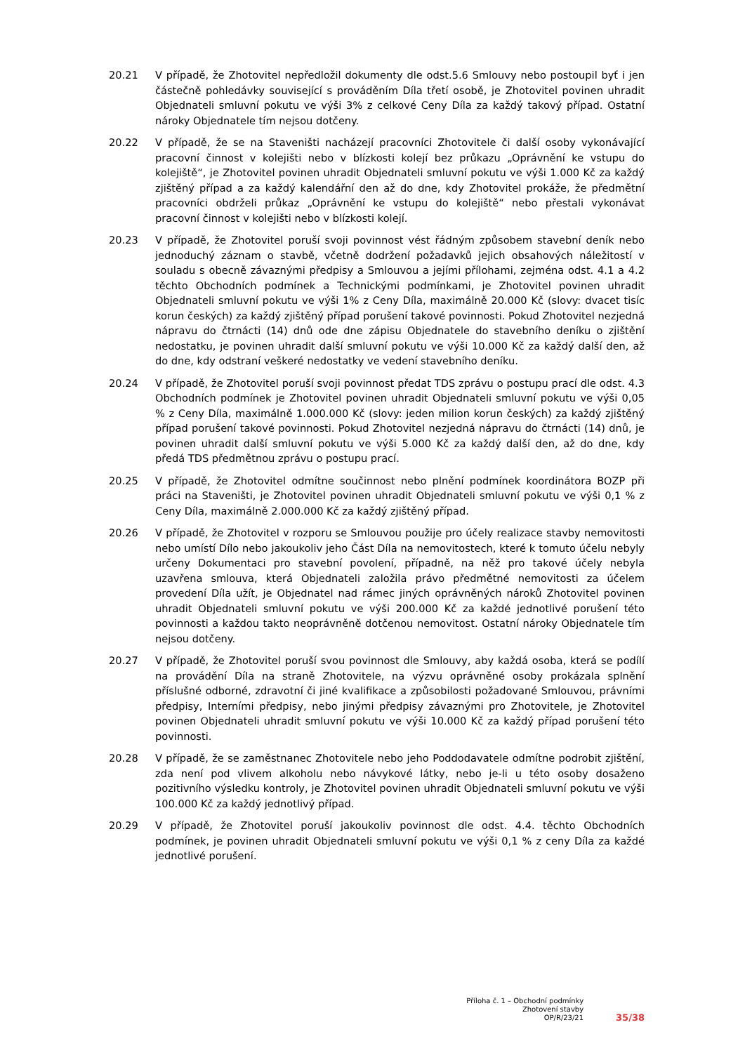20.21 V případě, že Zhotovitel nepředložil dokumenty dle odst.5.6 Smlouvy nebo postoupil byť i jen částečně pohledávky související s prováděním Díla třetí osobě, je Zhotovitel povinen uhradit Objednateli smluvní pokutu ve výši 3% z celkové Ceny Díla za každý takový případ. Ostatní nároky Objednatele tím nejsou dotčeny.
20.22 V případě, že se na Staveništi nacházejí pracovníci Zhotovitele či další osoby vykonávající pracovní činnost v kolejišti nebo v blízkosti kolejí bez průkazu „Oprávnění ke vstupu do kolejiště“, je Zhotovitel povinen uhradit Objednateli smluvní pokutu ve výši 1.000 Kč za každý zjištěný případ a za každý kalendářní den až do dne, kdy Zhotovitel prokáže, že předmětní pracovníci obdrželi průkaz „Oprávnění ke vstupu do kolejiště“ nebo přestali vykonávat pracovní činnost v kolejišti nebo v blízkosti kolejí.
20.23 V případě, že Zhotovitel poruší svoji povinnost vést řádným způsobem stavební deník nebo jednoduchý záznam o stavbě, včetně dodržení požadavků jejich obsahových náležitostí v souladu s obecně závaznými předpisy a Smlouvou a jejími přílohami, zejména odst. 4.1 a 4.2 těchto Obchodních podmínek a Technickými podmínkami, je Zhotovitel povinen uhradit Objednateli smluvní pokutu ve výši 1% z Ceny Díla, maximálně 20.000 Kč (slovy: dvacet tisíc korun českých) za každý zjištěný případ porušení takové povinnosti. Pokud Zhotovitel nezjedná nápravu do čtrnácti (14) dnů ode dne zápisu Objednatele do stavebního deníku o zjištění nedostatku, je povinen uhradit další smluvní pokutu ve výši 10.000 Kč za každý další den, až do dne, kdy odstraní veškeré nedostatky ve vedení stavebního deníku.
20.24 V případě, že Zhotovitel poruší svoji povinnost předat TDS zprávu o postupu prací dle odst. 4.3 Obchodních podmínek je Zhotovitel povinen uhradit Objednateli smluvní pokutu ve výši 0,05 % z Ceny Díla, maximálně 1.000.000 Kč (slovy: jeden milion korun českých) za každý zjištěný případ porušení takové povinnosti. Pokud Zhotovitel nezjedná nápravu do čtrnácti (14) dnů, je povinen uhradit další smluvní pokutu ve výši 5.000 Kč za každý další den, až do dne, kdy předá TDS předmětnou zprávu o postupu prací.
20.25 V případě, že Zhotovitel odmítne součinnost nebo plnění podmínek koordinátora BOZP při práci na Staveništi, je Zhotovitel povinen uhradit Objednateli smluvní pokutu ve výši 0,1 % z Ceny Díla, maximálně 2.000.000 Kč za každý zjištěný případ.
20.26 V případě, že Zhotovitel v rozporu se Smlouvou použije pro účely realizace stavby nemovitosti nebo umístí Dílo nebo jakoukoliv jeho Část Díla na nemovitostech, které k tomuto účelu nebyly určeny Dokumentaci pro stavební povolení, případně, na něž pro takové účely nebyla uzavřena smlouva, která Objednateli založila právo předmětné nemovitosti za účelem provedení Díla užít, je Objednatel nad rámec jiných oprávněných nároků Zhotovitel povinen uhradit Objednateli smluvní pokutu ve výši 200.000 Kč za každé jednotlivé porušení této povinnosti a každou takto neoprávněně dotčenou nemovitost. Ostatní nároky Objednatele tím nejsou dotčeny.
20.27 V případě, že Zhotovitel poruší svou povinnost dle Smlouvy, aby každá osoba, která se podílí na provádění Díla na straně Zhotovitele, na výzvu oprávněné osoby prokázala splnění příslušné odborné, zdravotní či jiné kvalifikace a způsobilosti požadované Smlouvou, právními předpisy, Interními předpisy, nebo jinými předpisy závaznými pro Zhotovitele, je Zhotovitel povinen Objednateli uhradit smluvní pokutu ve výši 10.000 Kč za každý případ porušení této povinnosti.
20.28 V případě, že se zaměstnanec Zhotovitele nebo jeho Poddodavatele odmítne podrobit zjištění, zda není pod vlivem alkoholu nebo návykové látky, nebo je-li u této osoby dosaženo pozitivního výsledku kontroly, je Zhotovitel povinen uhradit Objednateli smluvní pokutu ve výši 100.000 Kč za každý jednotlivý případ.
20.29 V případě, že Zhotovitel poruší jakoukoliv povinnost dle odst. 4.4. těchto Obchodních podmínek, je povinen uhradit Objednateli smluvní pokutu ve výši 0,1 % z ceny Díla za každé jednotlivé porušení.
Příloha č. 1 – Obchodní podmínky
Zhotovení stavby
OP/R/23/21
35/38